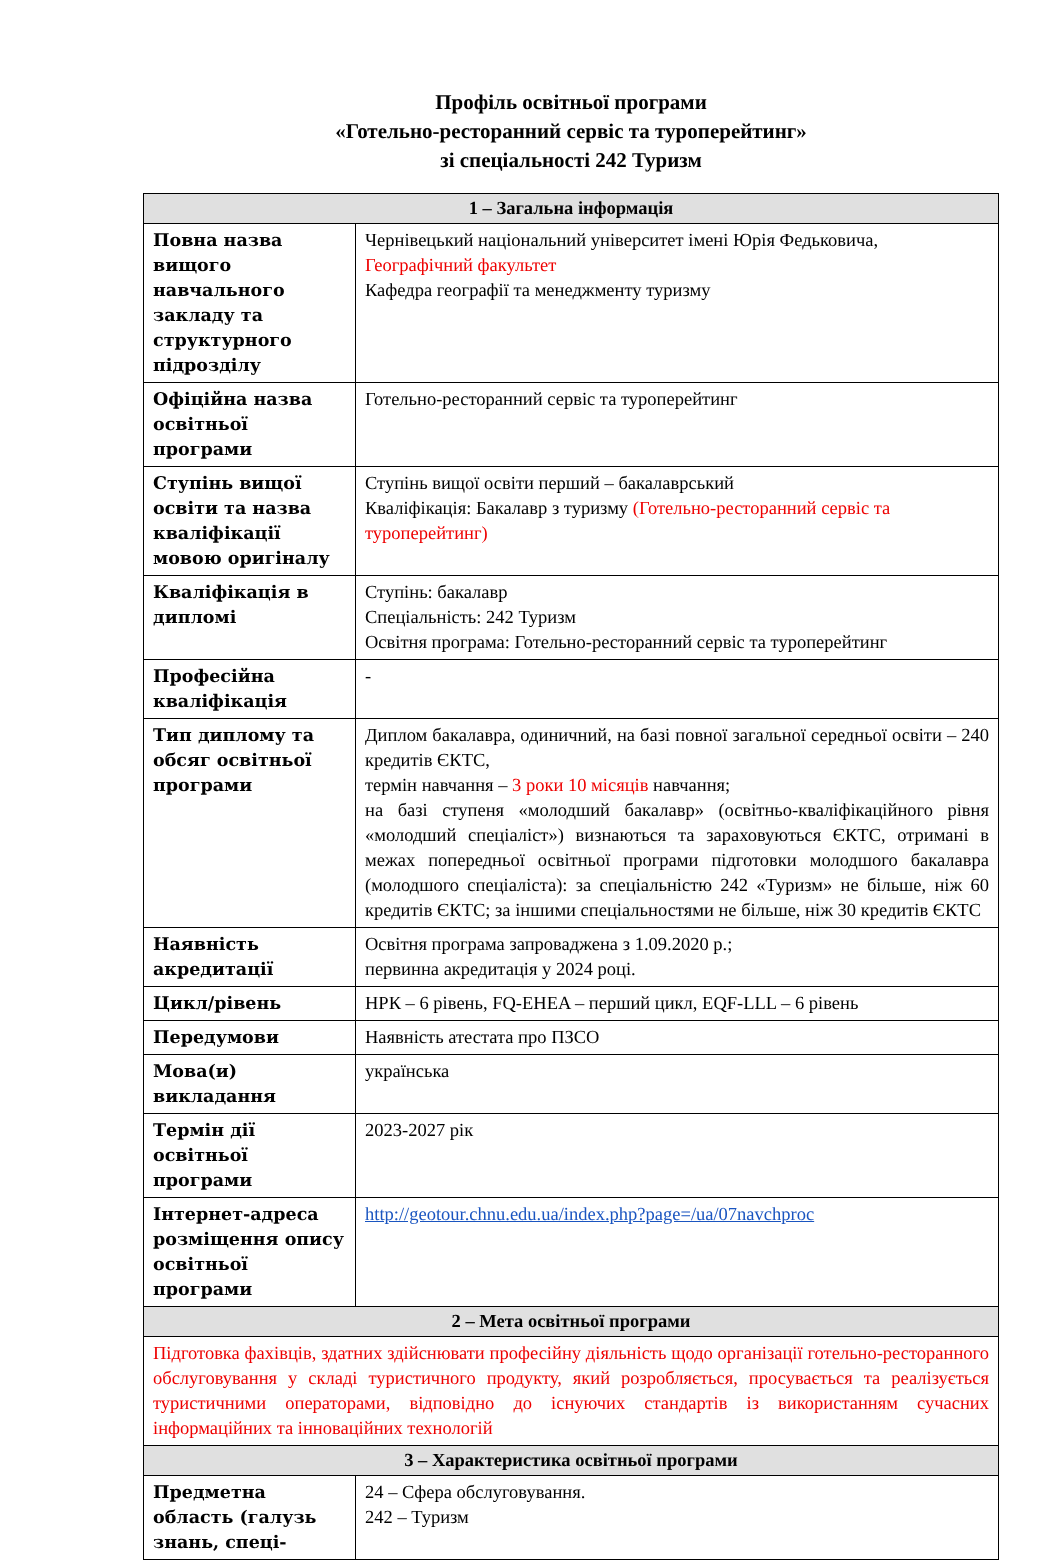Профіль освітньої програми
«Готельно-ресторанний сервіс та туроперейтинг»
зі спеціальності 242 Туризм
| 1 – Загальна інформація | |
| --- | --- |
| Повна назва вищого навчального закладу та структурного підрозділу | Чернівецький національний університет імені Юрія Федьковича, Географічний факультет Кафедра географії та менеджменту туризму |
| Офіційна назва освітньої програми | Готельно-ресторанний сервіс та туроперейтинг |
| Ступінь вищої освіти та назва кваліфікації мовою оригіналу | Ступінь вищої освіти перший – бакалаврський Кваліфікація: Бакалавр з туризму (Готельно-ресторанний сервіс та туроперейтинг) |
| Кваліфікація в дипломі | Ступінь: бакалавр Спеціальність: 242 Туризм Освітня програма: Готельно-ресторанний сервіс та туроперейтинг |
| Професійна кваліфікація | - |
| Тип диплому та обсяг освітньої програми | Диплом бакалавра, одиничний, на базі повної загальної середньої освіти – 240 кредитів ЄКТС, термін навчання – 3 роки 10 місяців навчання; на базі ступеня «молодший бакалавр» (освітньо-кваліфікаційного рівня «молодший спеціаліст») визнаються та зараховуються ЄКТС, отримані в межах попередньої освітньої програми підготовки молодшого бакалавра (молодшого спеціаліста): за спеціальністю 242 «Туризм» не більше, ніж 60 кредитів ЄКТС; за іншими спеціальностями не більше, ніж 30 кредитів ЄКТС |
| Наявність акредитації | Освітня програма запроваджена з 1.09.2020 р.; первинна акредитація у 2024 році. |
| Цикл/рівень | НРК – 6 рівень, FQ-EHEA – перший цикл, EQF-LLL – 6 рівень |
| Передумови | Наявність атестата про ПЗСО |
| Мова(и) викладання | українська |
| Термін дії освітньої програми | 2023-2027 рік |
| Інтернет-адреса розміщення опису освітньої програми | http://geotour.chnu.edu.ua/index.php?page=/ua/07navchproc |
| 2 – Мета освітньої програми | |
| Підготовка фахівців, здатних здійснювати професійну діяльність щодо організації готельно-ресторанного обслуговування у складі туристичного продукту, який розробляється, просувається та реалізується туристичними операторами, відповідно до існуючих стандартів із використанням сучасних інформаційних та інноваційних технологій | |
| 3 – Характеристика освітньої програми | |
| Предметна область (галузь знань, спеці- | 24 – Сфера обслуговування. 242 – Туризм |